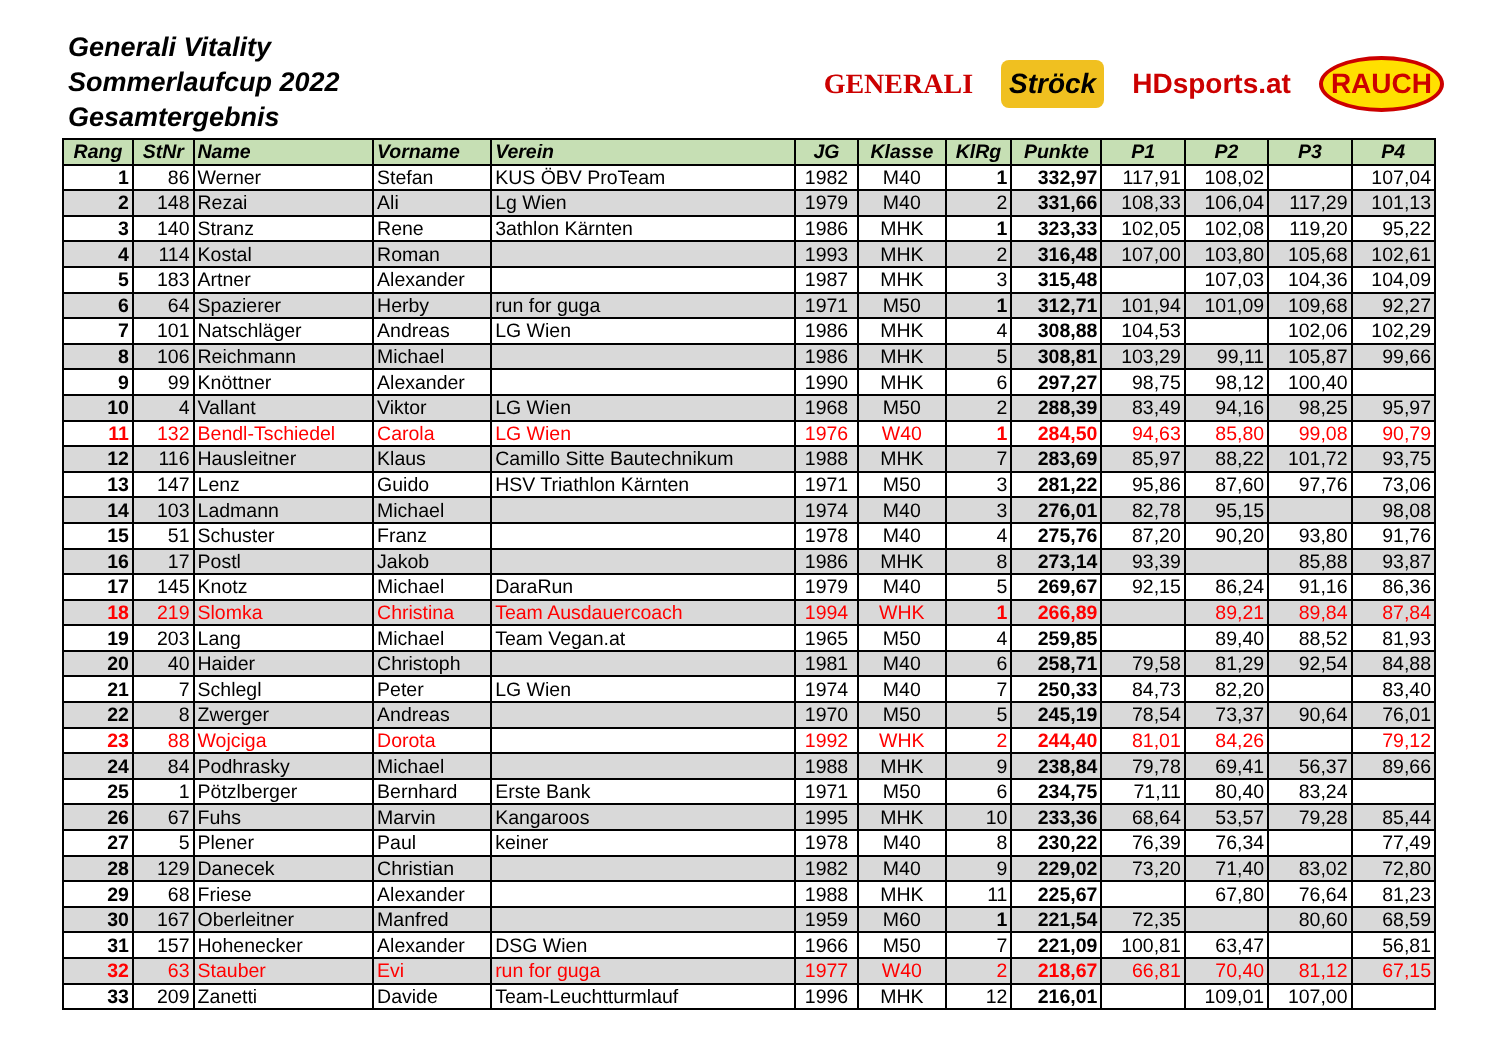Generali Vitality
Sommerlaufcup 2022
Gesamtergebnis
GENERALI Ströck HDsports.at RAUCH
| Rang | StNr | Name | Vorname | Verein | JG | Klasse | KlRg | Punkte | P1 | P2 | P3 | P4 |
| --- | --- | --- | --- | --- | --- | --- | --- | --- | --- | --- | --- | --- |
| 1 | 86 | Werner | Stefan | KUS ÖBV ProTeam | 1982 | M40 | 1 | 332,97 | 117,91 | 108,02 | | 107,04 |
| 2 | 148 | Rezai | Ali | Lg Wien | 1979 | M40 | 2 | 331,66 | 108,33 | 106,04 | 117,29 | 101,13 |
| 3 | 140 | Stranz | Rene | 3athlon Kärnten | 1986 | MHK | 1 | 323,33 | 102,05 | 102,08 | 119,20 | 95,22 |
| 4 | 114 | Kostal | Roman | | 1993 | MHK | 2 | 316,48 | 107,00 | 103,80 | 105,68 | 102,61 |
| 5 | 183 | Artner | Alexander | | 1987 | MHK | 3 | 315,48 | | 107,03 | 104,36 | 104,09 |
| 6 | 64 | Spazierer | Herby | run for guga | 1971 | M50 | 1 | 312,71 | 101,94 | 101,09 | 109,68 | 92,27 |
| 7 | 101 | Natschläger | Andreas | LG Wien | 1986 | MHK | 4 | 308,88 | 104,53 | | 102,06 | 102,29 |
| 8 | 106 | Reichmann | Michael | | 1986 | MHK | 5 | 308,81 | 103,29 | 99,11 | 105,87 | 99,66 |
| 9 | 99 | Knöttner | Alexander | | 1990 | MHK | 6 | 297,27 | 98,75 | 98,12 | 100,40 | |
| 10 | 4 | Vallant | Viktor | LG Wien | 1968 | M50 | 2 | 288,39 | 83,49 | 94,16 | 98,25 | 95,97 |
| 11 | 132 | Bendl-Tschiedel | Carola | LG Wien | 1976 | W40 | 1 | 284,50 | 94,63 | 85,80 | 99,08 | 90,79 |
| 12 | 116 | Hausleitner | Klaus | Camillo Sitte Bautechnikum | 1988 | MHK | 7 | 283,69 | 85,97 | 88,22 | 101,72 | 93,75 |
| 13 | 147 | Lenz | Guido | HSV Triathlon Kärnten | 1971 | M50 | 3 | 281,22 | 95,86 | 87,60 | 97,76 | 73,06 |
| 14 | 103 | Ladmann | Michael | | 1974 | M40 | 3 | 276,01 | 82,78 | 95,15 | | 98,08 |
| 15 | 51 | Schuster | Franz | | 1978 | M40 | 4 | 275,76 | 87,20 | 90,20 | 93,80 | 91,76 |
| 16 | 17 | Postl | Jakob | | 1986 | MHK | 8 | 273,14 | 93,39 | | 85,88 | 93,87 |
| 17 | 145 | Knotz | Michael | DaraRun | 1979 | M40 | 5 | 269,67 | 92,15 | 86,24 | 91,16 | 86,36 |
| 18 | 219 | Slomka | Christina | Team Ausdauercoach | 1994 | WHK | 1 | 266,89 | | 89,21 | 89,84 | 87,84 |
| 19 | 203 | Lang | Michael | Team Vegan.at | 1965 | M50 | 4 | 259,85 | | 89,40 | 88,52 | 81,93 |
| 20 | 40 | Haider | Christoph | | 1981 | M40 | 6 | 258,71 | 79,58 | 81,29 | 92,54 | 84,88 |
| 21 | 7 | Schlegl | Peter | LG Wien | 1974 | M40 | 7 | 250,33 | 84,73 | 82,20 | | 83,40 |
| 22 | 8 | Zwerger | Andreas | | 1970 | M50 | 5 | 245,19 | 78,54 | 73,37 | 90,64 | 76,01 |
| 23 | 88 | Wojciga | Dorota | | 1992 | WHK | 2 | 244,40 | 81,01 | 84,26 | | 79,12 |
| 24 | 84 | Podhrasky | Michael | | 1988 | MHK | 9 | 238,84 | 79,78 | 69,41 | 56,37 | 89,66 |
| 25 | 1 | Pötzlberger | Bernhard | Erste Bank | 1971 | M50 | 6 | 234,75 | 71,11 | 80,40 | 83,24 | |
| 26 | 67 | Fuhs | Marvin | Kangaroos | 1995 | MHK | 10 | 233,36 | 68,64 | 53,57 | 79,28 | 85,44 |
| 27 | 5 | Plener | Paul | keiner | 1978 | M40 | 8 | 230,22 | 76,39 | 76,34 | | 77,49 |
| 28 | 129 | Danecek | Christian | | 1982 | M40 | 9 | 229,02 | 73,20 | 71,40 | 83,02 | 72,80 |
| 29 | 68 | Friese | Alexander | | 1988 | MHK | 11 | 225,67 | | 67,80 | 76,64 | 81,23 |
| 30 | 167 | Oberleitner | Manfred | | 1959 | M60 | 1 | 221,54 | 72,35 | | 80,60 | 68,59 |
| 31 | 157 | Hohenecker | Alexander | DSG Wien | 1966 | M50 | 7 | 221,09 | 100,81 | 63,47 | | 56,81 |
| 32 | 63 | Stauber | Evi | run for guga | 1977 | W40 | 2 | 218,67 | 66,81 | 70,40 | 81,12 | 67,15 |
| 33 | 209 | Zanetti | Davide | Team-Leuchtturmlauf | 1996 | MHK | 12 | 216,01 | | 109,01 | 107,00 | |